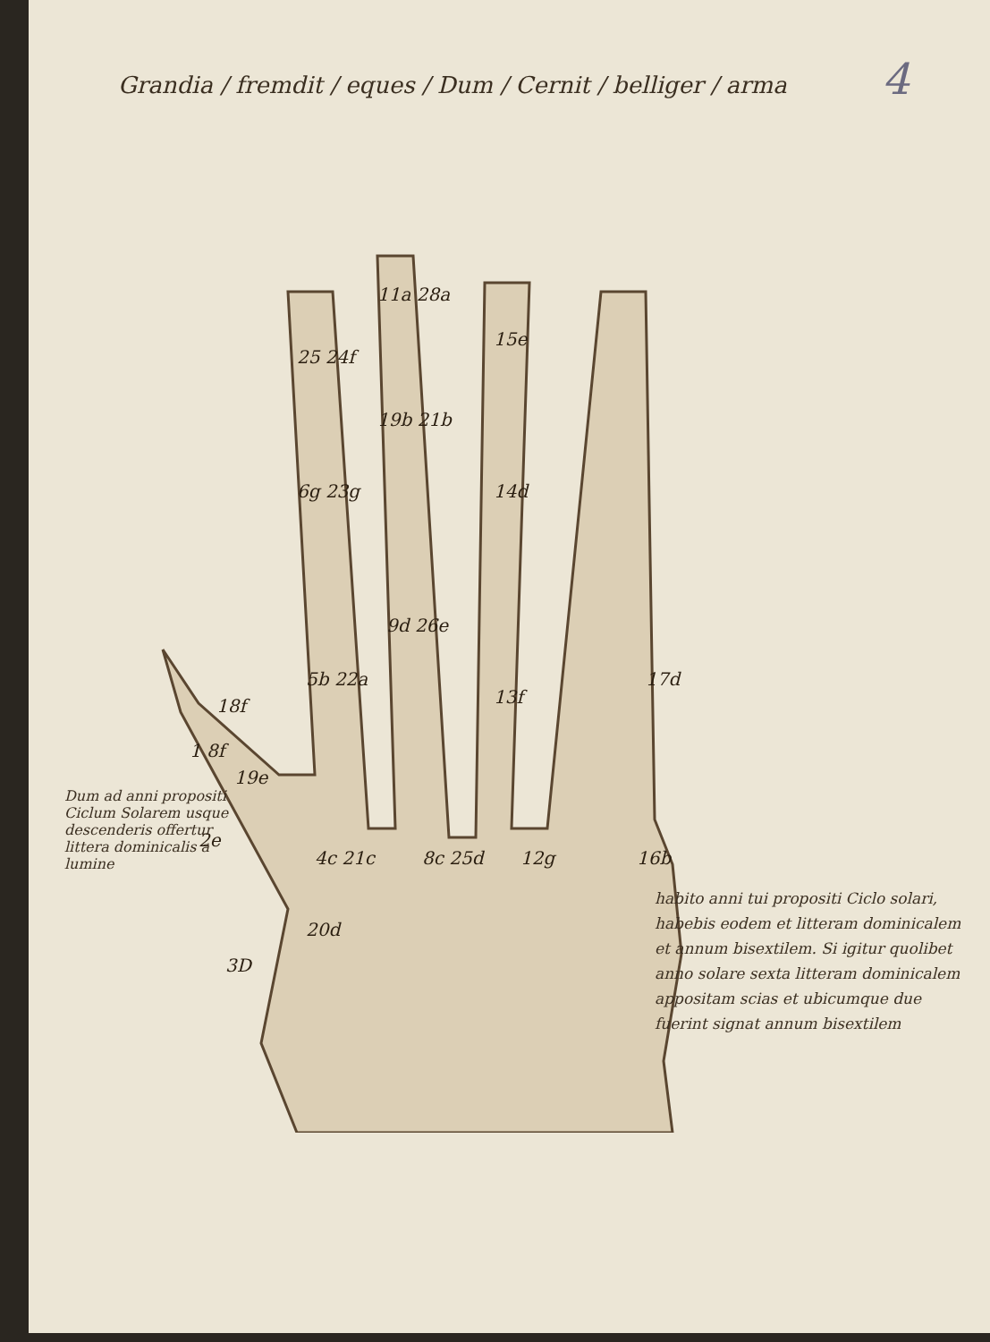Grandia / fremdit / eques / Dum / Cernit / belliger / arma
4
25 24f
11a 28a
15e
19b 21b
6g 23g
14d
9d 26e
5b 22a
13f
17d
18f
1 8f
19e
2e
4c 21c
8c 25d
12g
16b
20d
3D
Dum ad anni propositi Ciclum Solarem usque descenderis offertur littera dominicalis a lumine
habito anni tui propositi Ciclo solari, habebis eodem et litteram dominicalem et annum bisextilem. Si igitur quolibet anno solare sexta litteram dominicalem appositam scias et ubicumque due fuerint signat annum bisextilem